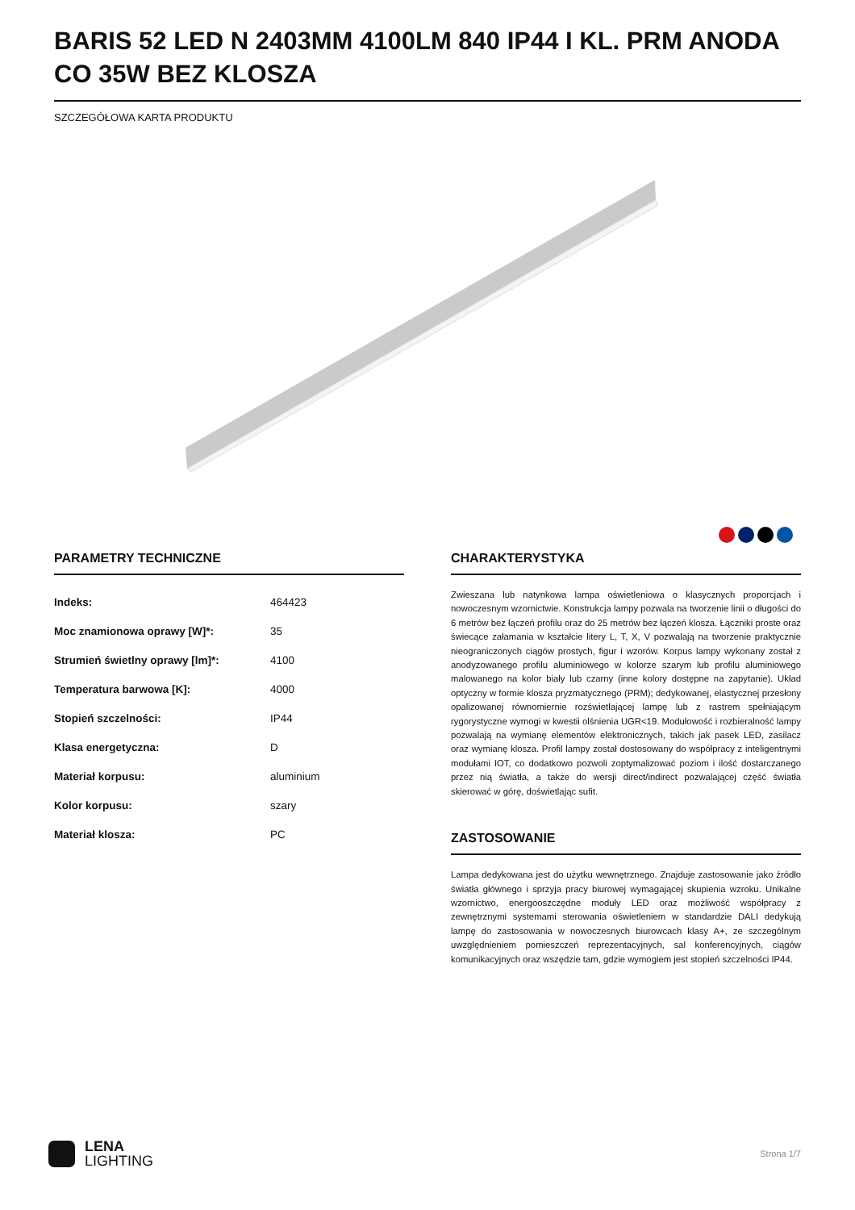BARIS 52 LED N 2403MM 4100LM 840 IP44 I KL. PRM ANODA CO 35W BEZ KLOSZA
SZCZEGÓŁOWA KARTA PRODUKTU
PARAMETRY TECHNICZNE
| Indeks: | 464423 |
| Moc znamionowa oprawy [W]*: | 35 |
| Strumień świetlny oprawy [lm]*: | 4100 |
| Temperatura barwowa [K]: | 4000 |
| Stopień szczelności: | IP44 |
| Klasa energetyczna: | D |
| Materiał korpusu: | aluminium |
| Kolor korpusu: | szary |
| Materiał klosza: | PC |
CHARAKTERYSTYKA
Zwieszana lub natynkowa lampa oświetleniowa o klasycznych proporcjach i nowoczesnym wzornictwie. Konstrukcja lampy pozwala na tworzenie linii o długości do 6 metrów bez łączeń profilu oraz do 25 metrów bez łączeń klosza. Łączniki proste oraz świecące załamania w kształcie litery L, T, X, V pozwalają na tworzenie praktycznie nieograniczonych ciągów prostych, figur i wzorów. Korpus lampy wykonany został z anodyzowanego profilu aluminiowego w kolorze szarym lub profilu aluminiowego malowanego na kolor biały lub czarny (inne kolory dostępne na zapytanie). Układ optyczny w formie klosza pryzmatycznego (PRM); dedykowanej, elastycznej przesłony opalizowanej równomiernie rozświetlającej lampę lub z rastrem spełniającym rygorystyczne wymogi w kwestii olśnienia UGR<19. Modułowość i rozbieralność lampy pozwalają na wymianę elementów elektronicznych, takich jak pasek LED, zasilacz oraz wymianę klosza. Profil lampy został dostosowany do współpracy z inteligentnymi modułami IOT, co dodatkowo pozwoli zoptymalizować poziom i ilość dostarczanego przez nią światła, a także do wersji direct/indirect pozwalającej część światła skierować w górę, doświetlając sufit.
ZASTOSOWANIE
Lampa dedykowana jest do użytku wewnętrznego. Znajduje zastosowanie jako źródło światła głównego i sprzyja pracy biurowej wymagającej skupienia wzroku. Unikalne wzornictwo, energooszczędne moduły LED oraz możliwość współpracy z zewnętrznymi systemami sterowania oświetleniem w standardzie DALI dedykują lampę do zastosowania w nowoczesnych biurowcach klasy A+, ze szczególnym uwzględnieniem pomieszczeń reprezentacyjnych, sal konferencyjnych, ciągów komunikacyjnych oraz wszędzie tam, gdzie wymogiem jest stopień szczelności IP44.
LENA
LIGHTING
Strona 1/7